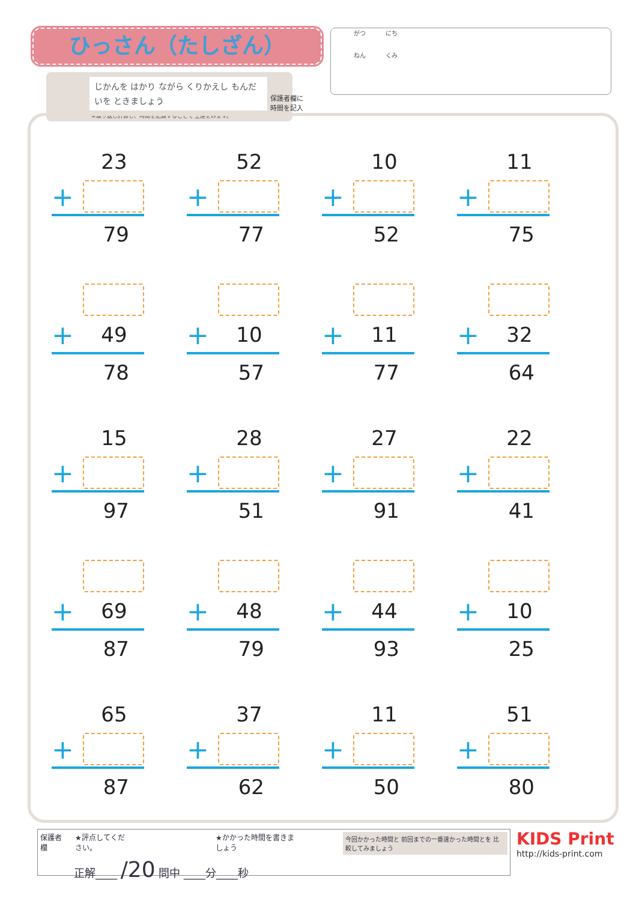ひっさん（たしざん）
がつ にち
ねん くみ
じかんを はかり ながら くりかえし もんだいを ときましょう
※繰り返し計算し、時間を記録することで 上達をみます。
保護者欄に
時間を記入
23
+
79
52
+
77
10
+
52
11
+
75
+ 49
78
+ 10
57
+ 11
77
+ 32
64
15
+
97
28
+
51
27
+
91
22
+
41
+ 69
87
+ 48
79
+ 44
93
+ 10
25
65
+
87
37
+
62
11
+
50
51
+
80
保護者欄 ★評点してください。 ★かかった時間を書きましょう 今回かかった時間と 前回までの一番速かった時間とを 比較してみましょう
正解____ /20 問中 ____分____秒
KIDS Print
http://kids-print.com